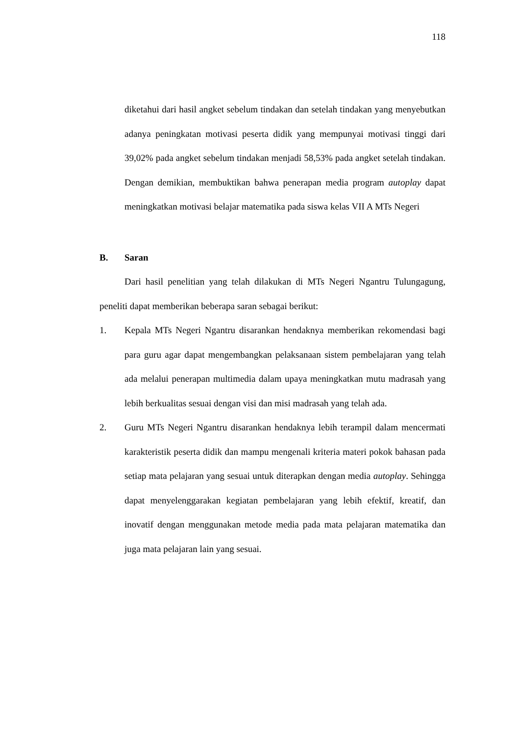118
diketahui dari hasil angket sebelum tindakan dan setelah tindakan yang menyebutkan adanya peningkatan motivasi peserta didik yang mempunyai motivasi tinggi dari 39,02% pada angket sebelum tindakan menjadi 58,53% pada angket setelah tindakan. Dengan demikian, membuktikan bahwa penerapan media program autoplay dapat meningkatkan motivasi belajar matematika pada siswa kelas VII A MTs Negeri
B. Saran
Dari hasil penelitian yang telah dilakukan di MTs Negeri Ngantru Tulungagung, peneliti dapat memberikan beberapa saran sebagai berikut:
1. Kepala MTs Negeri Ngantru disarankan hendaknya memberikan rekomendasi bagi para guru agar dapat mengembangkan pelaksanaan sistem pembelajaran yang telah ada melalui penerapan multimedia dalam upaya meningkatkan mutu madrasah yang lebih berkualitas sesuai dengan visi dan misi madrasah yang telah ada.
2. Guru MTs Negeri Ngantru disarankan hendaknya lebih terampil dalam mencermati karakteristik peserta didik dan mampu mengenali kriteria materi pokok bahasan pada setiap mata pelajaran yang sesuai untuk diterapkan dengan media autoplay. Sehingga dapat menyelenggarakan kegiatan pembelajaran yang lebih efektif, kreatif, dan inovatif dengan menggunakan metode media pada mata pelajaran matematika dan juga mata pelajaran lain yang sesuai.